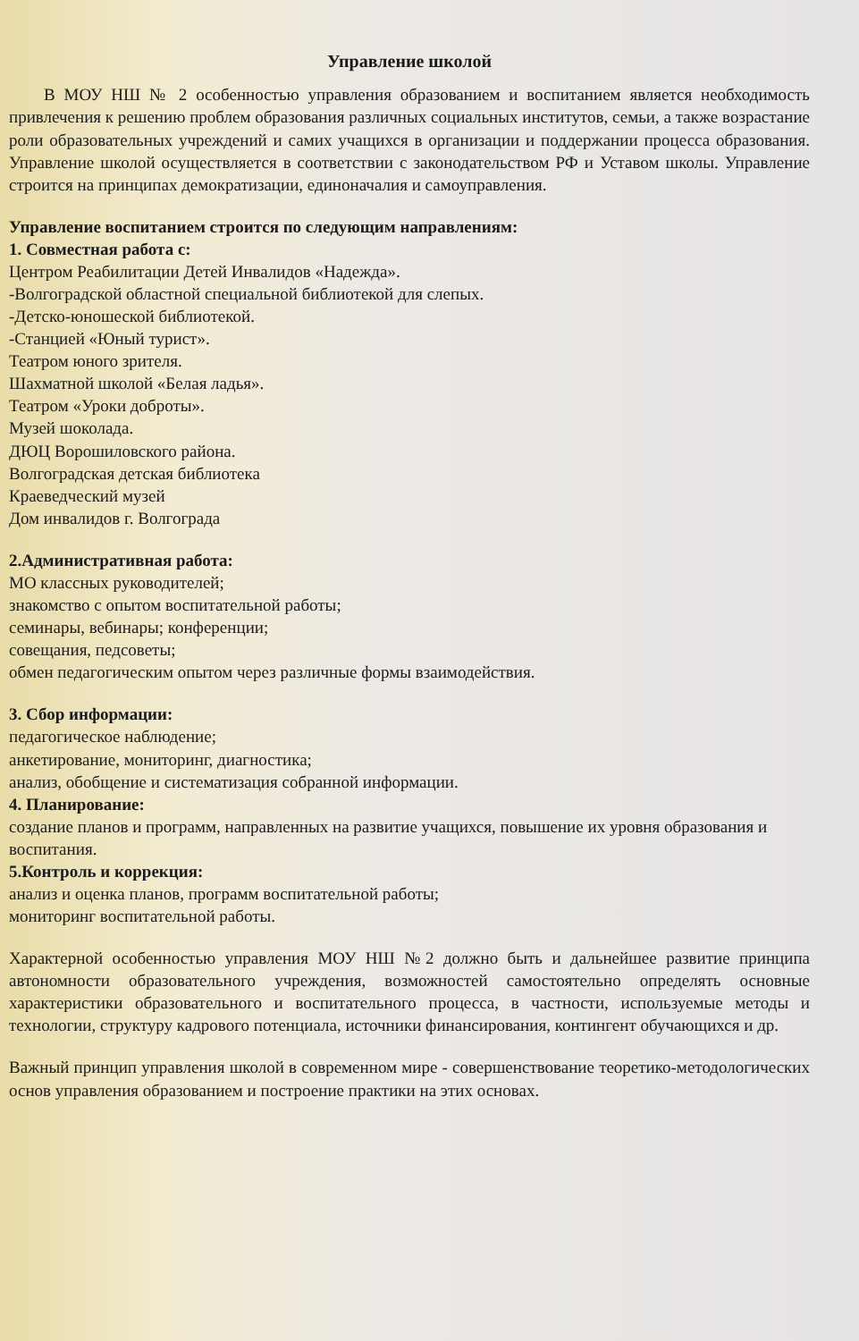Управление школой
В МОУ НШ № 2 особенностью управления образованием и воспитанием является необходимость привлечения к решению проблем образования различных социальных институтов, семьи, а также возрастание роли образовательных учреждений и самих учащихся в организации и поддержании процесса образования. Управление школой осуществляется в соответствии с законодательством РФ и Уставом школы. Управление строится на принципах демократизации, единоначалия и самоуправления.
Управление воспитанием строится по следующим направлениям:
1. Совместная работа с:
Центром Реабилитации Детей Инвалидов «Надежда».
-Волгоградской областной специальной библиотекой для слепых.
-Детско-юношеской библиотекой.
-Станцией «Юный турист».
Театром юного зрителя.
Шахматной школой «Белая ладья».
Театром «Уроки доброты».
Музей шоколада.
ДЮЦ Ворошиловского района.
Волгоградская детская библиотека
Краеведческий музей
Дом инвалидов г. Волгограда
2.Административная работа:
МО классных руководителей;
знакомство с опытом воспитательной работы;
семинары, вебинары; конференции;
совещания, педсоветы;
обмен педагогическим опытом через различные формы взаимодействия.
3. Сбор информации:
педагогическое наблюдение;
анкетирование, мониторинг, диагностика;
анализ, обобщение и систематизация собранной информации.
4. Планирование:
создание планов и программ, направленных на развитие учащихся, повышение их уровня образования и воспитания.
5.Контроль и коррекция:
анализ и оценка планов, программ воспитательной работы;
мониторинг воспитательной работы.
Характерной особенностью управления МОУ НШ №2 должно быть и дальнейшее развитие принципа автономности образовательного учреждения, возможностей самостоятельно определять основные характеристики образовательного и воспитательного процесса, в частности, используемые методы и технологии, структуру кадрового потенциала, источники финансирования, контингент обучающихся и др.
Важный принцип управления школой в современном мире - совершенствование теоретико-методологических основ управления образованием и построение практики на этих основах.